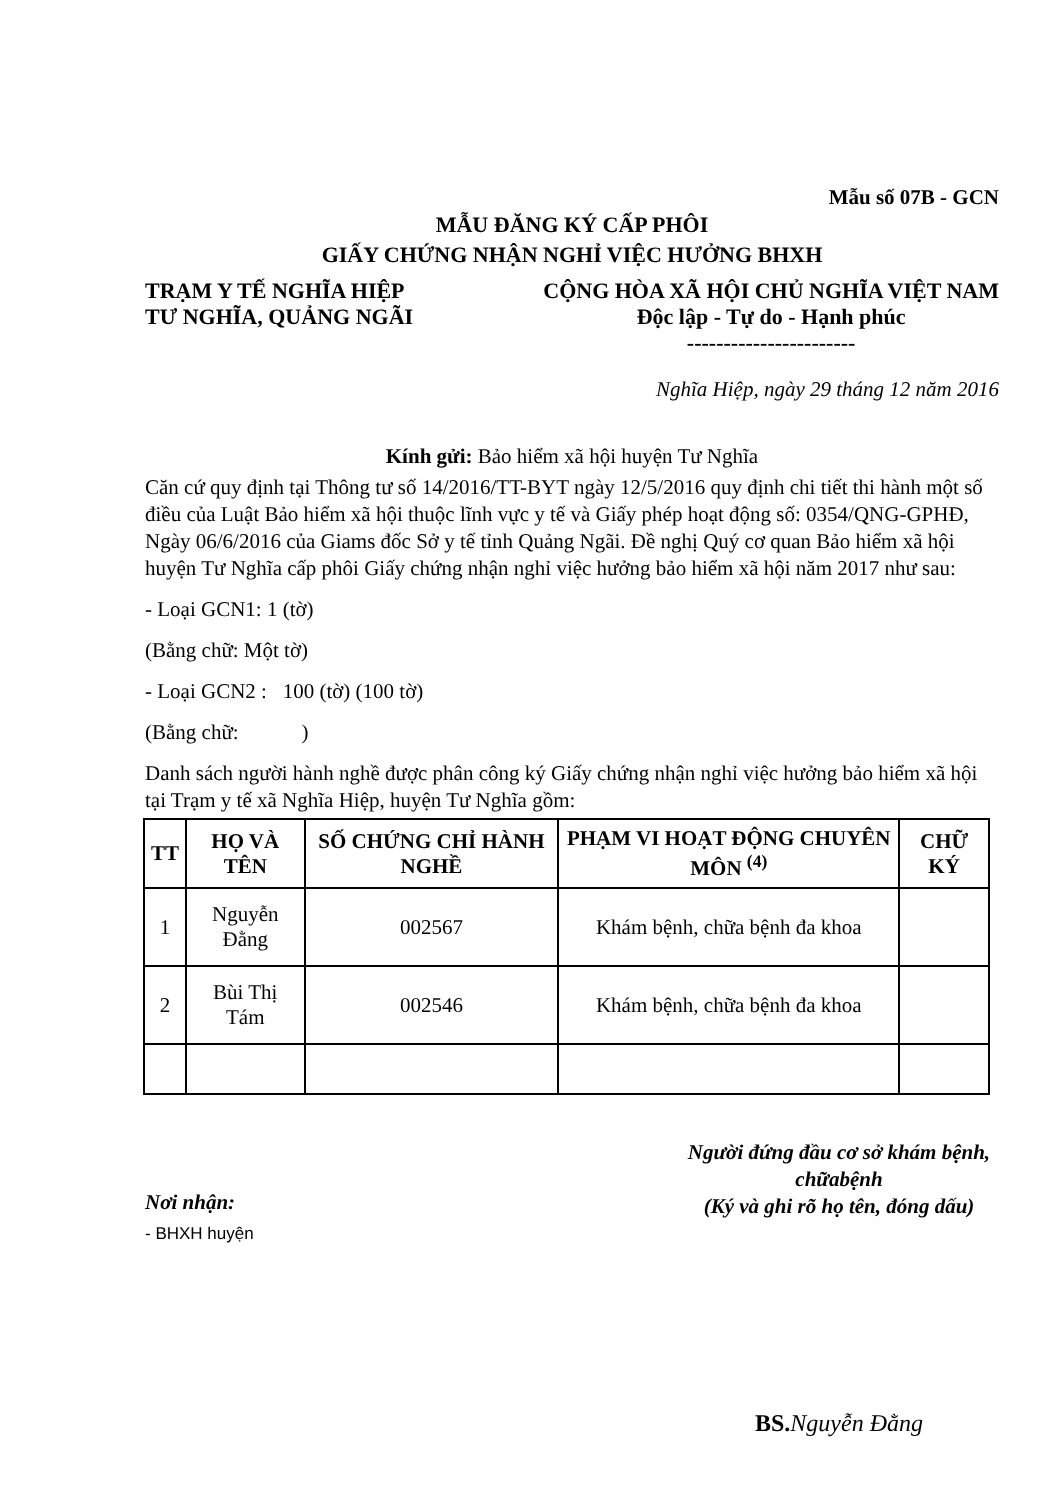Mẫu số 07B - GCN
MẪU ĐĂNG KÝ CẤP PHÔI
GIẤY CHỨNG NHẬN NGHỈ VIỆC HƯỞNG BHXH
TRẠM Y TẾ NGHĨA HIỆP
TƯ NGHĨA, QUẢNG NGÃI
CỘNG HÒA XÃ HỘI CHỦ NGHĨA VIỆT NAM
Độc lập - Tự do - Hạnh phúc
-----------------------
Nghĩa Hiệp, ngày 29 tháng 12 năm 2016
Kính gửi: Bảo hiểm xã hội huyện Tư Nghĩa
Căn cứ quy định tại Thông tư số 14/2016/TT-BYT ngày 12/5/2016 quy định chi tiết thi hành một số điều của Luật Bảo hiểm xã hội thuộc lĩnh vực y tế và Giấy phép hoạt động số: 0354/QNG-GPHĐ, Ngày 06/6/2016 của Giams đốc Sở y tế tỉnh Quảng Ngãi. Đề nghị Quý cơ quan Bảo hiểm xã hội huyện Tư Nghĩa cấp phôi Giấy chứng nhận nghỉ việc hưởng bảo hiểm xã hội năm 2017 như sau:
- Loại GCN1: 1 (tờ)
(Bằng chữ: Một tờ)
- Loại GCN2 : 100 (tờ) (100 tờ)
(Bằng chữ: )
Danh sách người hành nghề được phân công ký Giấy chứng nhận nghỉ việc hưởng bảo hiểm xã hội tại Trạm y tế xã Nghĩa Hiệp, huyện Tư Nghĩa gồm:
| TT | HỌ VÀ TÊN | SỐ CHỨNG CHỈ HÀNH NGHỀ | PHẠM VI HOẠT ĐỘNG CHUYÊN MÔN <sup>(4)</sup> | CHỮ KÝ |
| --- | --- | --- | --- | --- |
| 1 | Nguyễn Đằng | 002567 | Khám bệnh, chữa bệnh đa khoa | |
| 2 | Bùi Thị Tám | 002546 | Khám bệnh, chữa bệnh đa khoa | |
Nơi nhận:
- BHXH huyện
Người đứng đầu cơ sở khám bệnh, chữabệnh
(Ký và ghi rõ họ tên, đóng dấu)
BS. Nguyễn Đằng